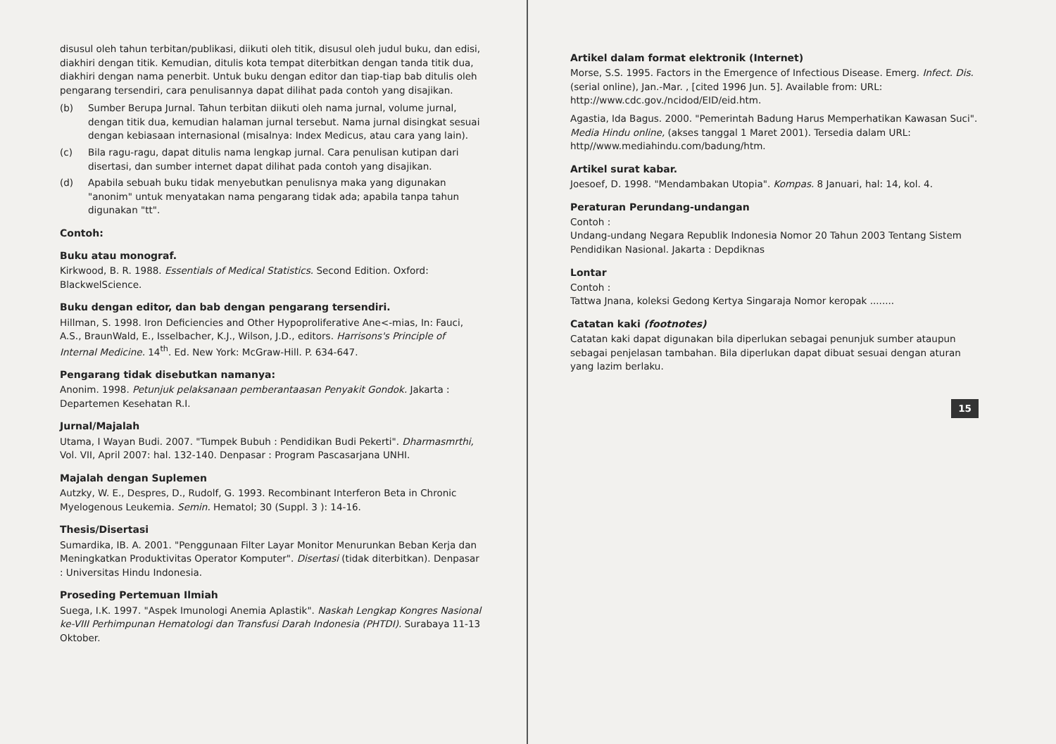disusul oleh tahun terbitan/publikasi, diikuti oleh titik, disusul oleh judul buku, dan edisi, diakhiri dengan titik. Kemudian, ditulis kota tempat diterbitkan dengan tanda titik dua, diakhiri dengan nama penerbit. Untuk buku dengan editor dan tiap-tiap bab ditulis oleh pengarang tersendiri, cara penulisannya dapat dilihat pada contoh yang disajikan.
(b) Sumber Berupa Jurnal. Tahun terbitan diikuti oleh nama jurnal, volume jurnal, dengan titik dua, kemudian halaman jurnal tersebut. Nama jurnal disingkat sesuai dengan kebiasaan internasional (misalnya: Index Medicus, atau cara yang lain).
(c) Bila ragu-ragu, dapat ditulis nama lengkap jurnal. Cara penulisan kutipan dari disertasi, dan sumber internet dapat dilihat pada contoh yang disajikan.
(d) Apabila sebuah buku tidak menyebutkan penulisnya maka yang digunakan "anonim" untuk menyatakan nama pengarang tidak ada; apabila tanpa tahun digunakan "tt".
Contoh:
Buku atau monograf.
Kirkwood, B. R. 1988. Essentials of Medical Statistics. Second Edition. Oxford: BlackwelScience.
Buku dengan editor, dan bab dengan pengarang tersendiri.
Hillman, S. 1998. Iron Deficiencies and Other Hypoproliferative Ane<-mias, In: Fauci, A.S., BraunWald, E., Isselbacher, K.J., Wilson, J.D., editors. Harrisons's Principle of Internal Medicine. 14<sup>th</sup>. Ed. New York: McGraw-Hill. P. 634-647.
Pengarang tidak disebutkan namanya:
Anonim. 1998. Petunjuk pelaksanaan pemberantaasan Penyakit Gondok. Jakarta : Departemen Kesehatan R.I.
Jurnal/Majalah
Utama, I Wayan Budi. 2007. "Tumpek Bubuh : Pendidikan Budi Pekerti". Dharmasmrthi, Vol. VII, April 2007: hal. 132-140. Denpasar : Program Pascasarjana UNHI.
Majalah dengan Suplemen
Autzky, W. E., Despres, D., Rudolf, G. 1993. Recombinant Interferon Beta in Chronic Myelogenous Leukemia. Semin. Hematol; 30 (Suppl. 3 ): 14-16.
Thesis/Disertasi
Sumardika, IB. A. 2001. "Penggunaan Filter Layar Monitor Menurunkan Beban Kerja dan Meningkatkan Produktivitas Operator Komputer". Disertasi (tidak diterbitkan). Denpasar : Universitas Hindu Indonesia.
Proseding Pertemuan Ilmiah
Suega, I.K. 1997. "Aspek Imunologi Anemia Aplastik". Naskah Lengkap Kongres Nasional ke-VIII Perhimpunan Hematologi dan Transfusi Darah Indonesia (PHTDI). Surabaya 11-13 Oktober.
Artikel dalam format elektronik (Internet)
Morse, S.S. 1995. Factors in the Emergence of Infectious Disease. Emerg. Infect. Dis. (serial online), Jan.-Mar. , [cited 1996 Jun. 5]. Available from: URL: http://www.cdc.gov./ncidod/EID/eid.htm.
Agastia, Ida Bagus. 2000. "Pemerintah Badung Harus Memperhatikan Kawasan Suci". Media Hindu online, (akses tanggal 1 Maret 2001). Tersedia dalam URL: http//www.mediahindu.com/badung/htm.
Artikel surat kabar.
Joesoef, D. 1998. "Mendambakan Utopia". Kompas. 8 Januari, hal: 14, kol. 4.
Peraturan Perundang-undangan
Contoh :
Undang-undang Negara Republik Indonesia Nomor 20 Tahun 2003 Tentang Sistem Pendidikan Nasional. Jakarta : Depdiknas
Lontar
Contoh :
Tattwa Jnana, koleksi Gedong Kertya Singaraja Nomor keropak ........
Catatan kaki (footnotes)
Catatan kaki dapat digunakan bila diperlukan sebagai penunjuk sumber ataupun sebagai penjelasan tambahan. Bila diperlukan dapat dibuat sesuai dengan aturan yang lazim berlaku.
15